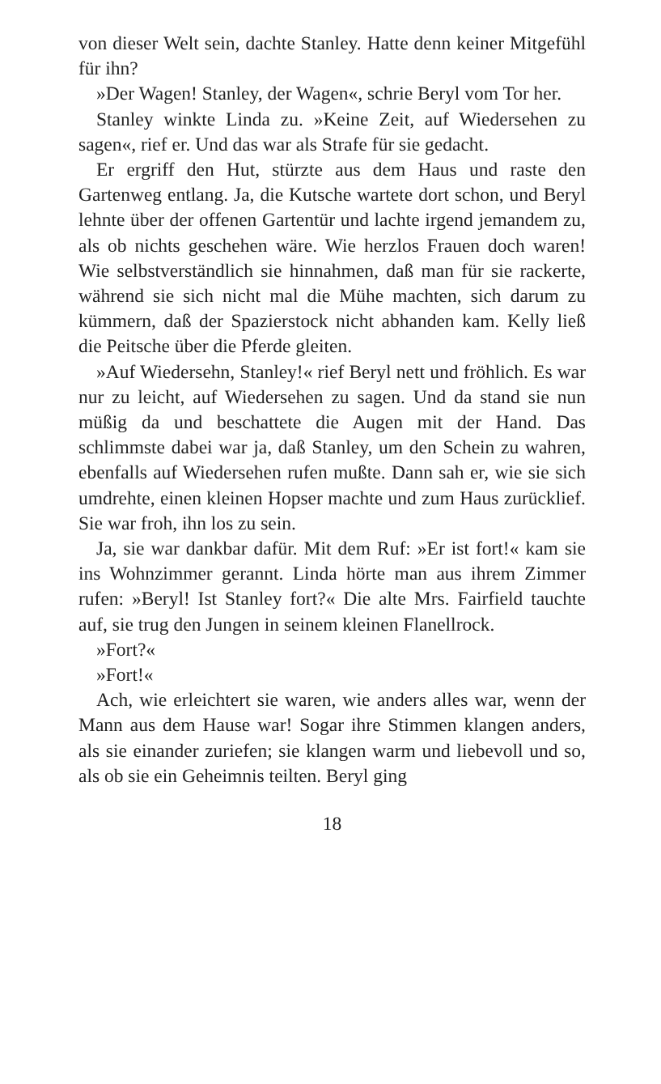von dieser Welt sein, dachte Stanley. Hatte denn keiner Mitgefühl für ihn?
»Der Wagen! Stanley, der Wagen«, schrie Beryl vom Tor her.
Stanley winkte Linda zu. »Keine Zeit, auf Wiedersehen zu sagen«, rief er. Und das war als Strafe für sie gedacht.
Er ergriff den Hut, stürzte aus dem Haus und raste den Gartenweg entlang. Ja, die Kutsche wartete dort schon, und Beryl lehnte über der offenen Gartentür und lachte irgend jemandem zu, als ob nichts geschehen wäre. Wie herzlos Frauen doch waren! Wie selbstverständlich sie hinnahmen, daß man für sie rackerte, während sie sich nicht mal die Mühe machten, sich darum zu kümmern, daß der Spazierstock nicht abhanden kam. Kelly ließ die Peitsche über die Pferde gleiten.
»Auf Wiedersehn, Stanley!« rief Beryl nett und fröhlich. Es war nur zu leicht, auf Wiedersehen zu sagen. Und da stand sie nun müßig da und beschattete die Augen mit der Hand. Das schlimmste dabei war ja, daß Stanley, um den Schein zu wahren, ebenfalls auf Wiedersehen rufen mußte. Dann sah er, wie sie sich umdrehte, einen kleinen Hopser machte und zum Haus zurücklief. Sie war froh, ihn los zu sein.
Ja, sie war dankbar dafür. Mit dem Ruf: »Er ist fort!« kam sie ins Wohnzimmer gerannt. Linda hörte man aus ihrem Zimmer rufen: »Beryl! Ist Stanley fort?« Die alte Mrs. Fairfield tauchte auf, sie trug den Jungen in seinem kleinen Flanellrock.
»Fort?«
»Fort!«
Ach, wie erleichtert sie waren, wie anders alles war, wenn der Mann aus dem Hause war! Sogar ihre Stimmen klangen anders, als sie einander zuriefen; sie klangen warm und liebevoll und so, als ob sie ein Geheimnis teilten. Beryl ging
18